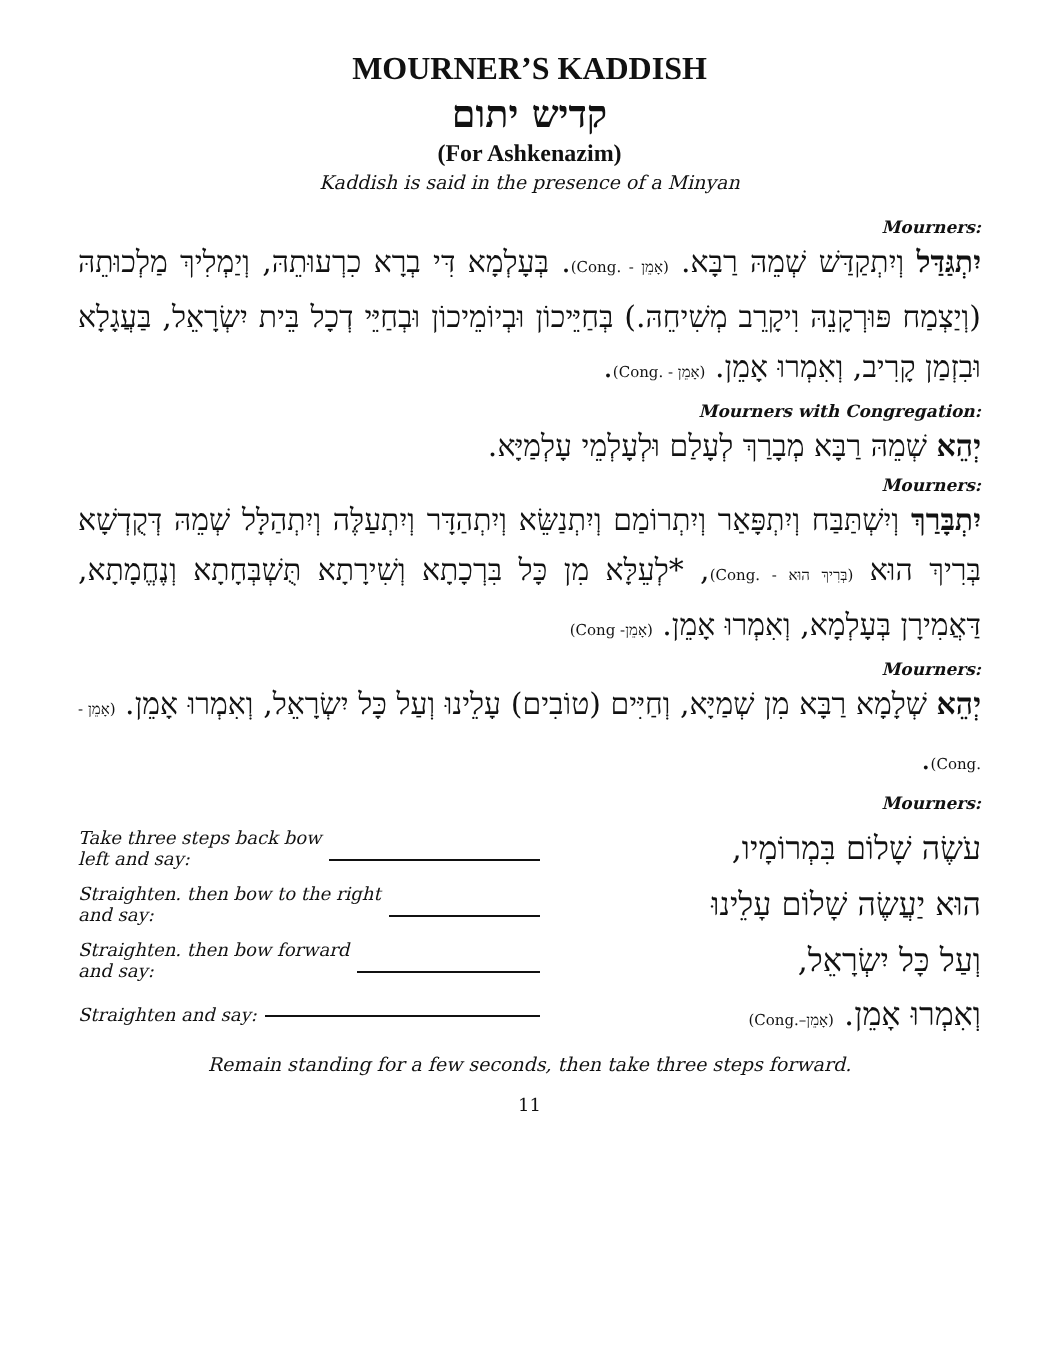MOURNER’S KADDISH
קדיש יתום
(For Ashkenazim)
Kaddish is said in the presence of a Minyan
Mourners:
יִתְגַּדַּל וְיִתְקַדַּשׁ שְׁמֵהּ רַבָּא. (אָמֵן - .Cong). בְּעָלְמָא דִּי בְרָא כִרְעוּתֵהּ, וְיַמְלִיךְ מַלְכוּתֵהּ (וְיַצְמַח פּוּרְקָנֵהּ וִיקָרֵב מְשִׁיחֵהּ.) בְּחַיֵּיכוֹן וּבְיוֹמֵיכוֹן וּבְחַיֵּי דְכָל בֵּית יִשְׂרָאֵל, בַּעֲגָלָא וּבִזְמַן קָרִיב, וְאִמְרוּ אָמֵן. (אָמֵן - .Cong).
Mourners with Congregation:
יְהֵא שְׁמֵהּ רַבָּא מְבָרַךְ לְעָלַם וּלְעָלְמֵי עָלְמַיָּא.
Mourners:
יִתְבָּרַךְ וְיִשְׁתַּבַּח וְיִתְפָּאַר וְיִתְרוֹמַם וְיִתְנַשֵּׂא וְיִתְהַדָּר וְיִתְעַלֶּה וְיִתְהַלָּל שְׁמֵהּ דְּקֻדְשָׁא בְּרִיךְ הוּא (בְּרִיךְ הוּא - .Cong), *לְעֵלָּא מִן כָּל בִּרְכָתָא וְשִׁירָתָא תֻּשְׁבְּחָתָא וְנֶחֱמָתָא, דַּאֲמִירָן בְּעָלְמָא, וְאִמְרוּ אָמֵן. (אָמֵן- Cong)
Mourners:
יְהֵא שְׁלָמָא רַבָּא מִן שְׁמַיָּא, וְחַיִּים (טוֹבִים) עָלֵינוּ וְעַל כָּל יִשְׂרָאֵל, וְאִמְרוּ אָמֵן. (אָמֵן - .Cong).
Mourners:
Take three steps back bow
left and say:
עֹשֶׂה שָׁלוֹם בִּמְרוֹמָיו,
Straighten. then bow to the right
and say:
הוּא יַעֲשֶׂה שָׁלוֹם עָלֵינוּ
Straighten. then bow forward
and say:
וְעַל כָּל יִשְׂרָאֵל,
Straighten and say:
וְאִמְרוּ אָמֵן. (אָמֵן–.Cong)
Remain standing for a few seconds, then take three steps forward.
11